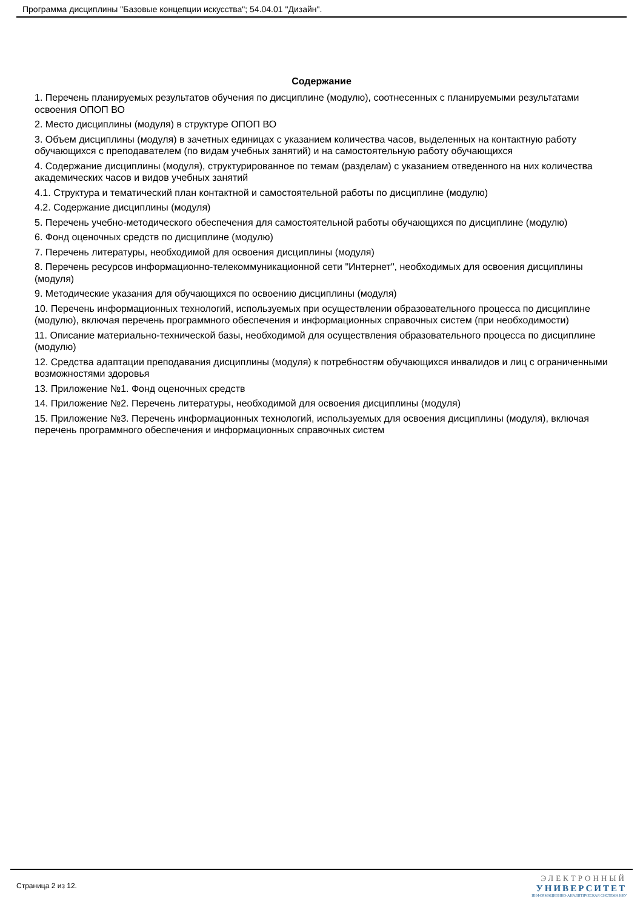Программа дисциплины "Базовые концепции искусства"; 54.04.01 "Дизайн".
Содержание
1. Перечень планируемых результатов обучения по дисциплине (модулю), соотнесенных с планируемыми результатами освоения ОПОП ВО
2. Место дисциплины (модуля) в структуре ОПОП ВО
3. Объем дисциплины (модуля) в зачетных единицах с указанием количества часов, выделенных на контактную работу обучающихся с преподавателем (по видам учебных занятий) и на самостоятельную работу обучающихся
4. Содержание дисциплины (модуля), структурированное по темам (разделам) с указанием отведенного на них количества академических часов и видов учебных занятий
4.1. Структура и тематический план контактной и самостоятельной работы по дисциплине (модулю)
4.2. Содержание дисциплины (модуля)
5. Перечень учебно-методического обеспечения для самостоятельной работы обучающихся по дисциплине (модулю)
6. Фонд оценочных средств по дисциплине (модулю)
7. Перечень литературы, необходимой для освоения дисциплины (модуля)
8. Перечень ресурсов информационно-телекоммуникационной сети "Интернет", необходимых для освоения дисциплины (модуля)
9. Методические указания для обучающихся по освоению дисциплины (модуля)
10. Перечень информационных технологий, используемых при осуществлении образовательного процесса по дисциплине (модулю), включая перечень программного обеспечения и информационных справочных систем (при необходимости)
11. Описание материально-технической базы, необходимой для осуществления образовательного процесса по дисциплине (модулю)
12. Средства адаптации преподавания дисциплины (модуля) к потребностям обучающихся инвалидов и лиц с ограниченными возможностями здоровья
13. Приложение №1. Фонд оценочных средств
14. Приложение №2. Перечень литературы, необходимой для освоения дисциплины (модуля)
15. Приложение №3. Перечень информационных технологий, используемых для освоения дисциплины (модуля), включая перечень программного обеспечения и информационных справочных систем
Страница 2 из 12.
ЭЛЕКТРОННЫЙ
УНИВЕРСИТЕТ
ИНФОРМАЦИОННО-АНАЛИТИЧЕСКАЯ СИСТЕМА КФУ